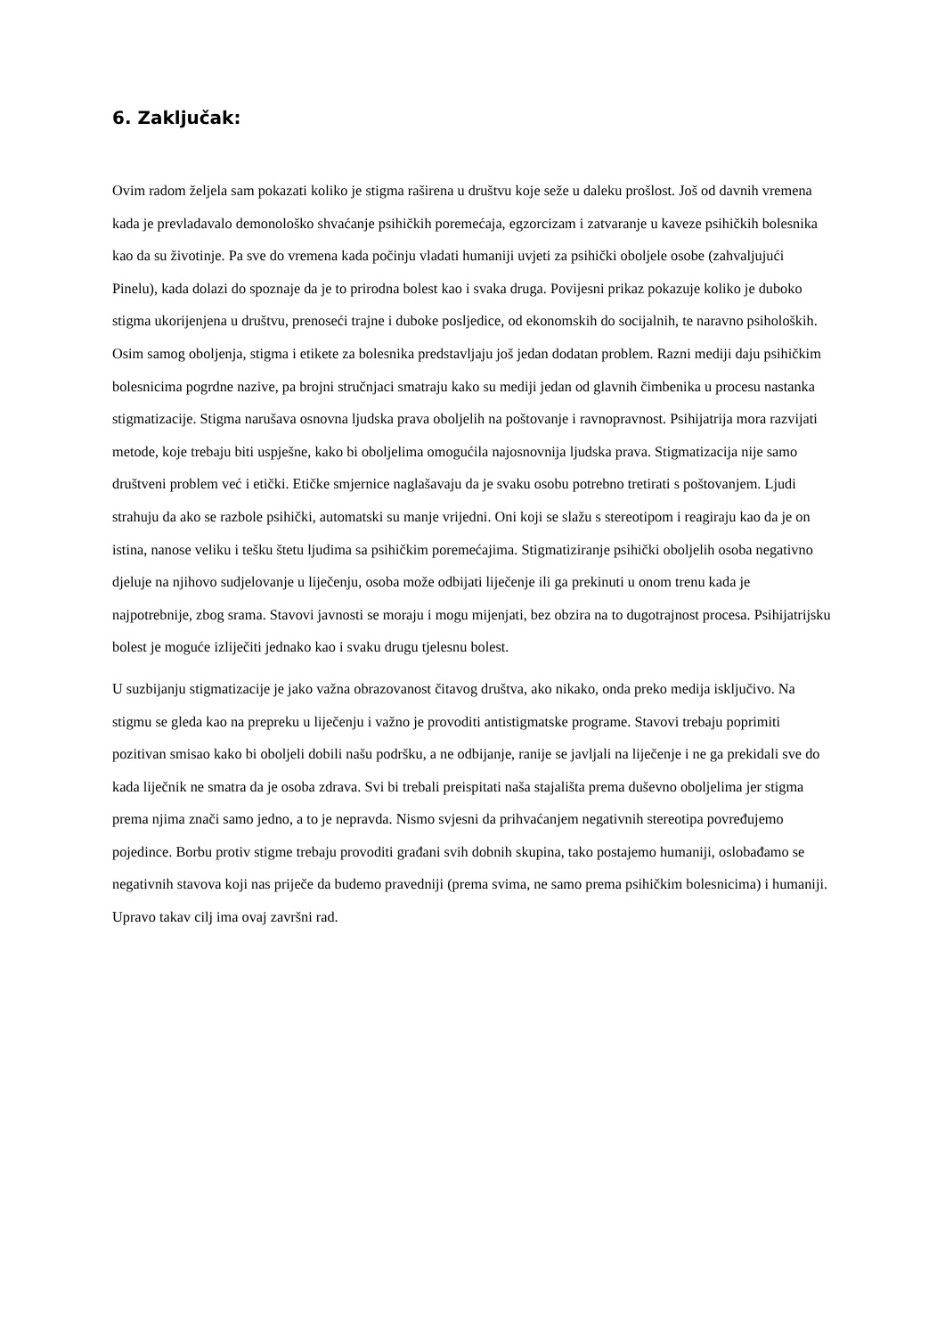6. Zaključak:
Ovim radom željela sam pokazati koliko je stigma raširena u društvu koje seže u daleku prošlost. Još od davnih vremena kada je prevladavalo demonološko shvaćanje psihičkih poremećaja, egzorcizam i zatvaranje u kaveze psihičkih bolesnika kao da su životinje. Pa sve do vremena kada počinju vladati humaniji uvjeti za psihički oboljele osobe (zahvaljujući Pinelu), kada dolazi do spoznaje da je to prirodna bolest kao i svaka druga. Povijesni prikaz pokazuje koliko je duboko stigma ukorijenjena u društvu, prenoseći trajne i duboke posljedice, od ekonomskih do socijalnih, te naravno psiholoških. Osim samog oboljenja, stigma i etikete za bolesnika predstavljaju još jedan dodatan problem. Razni mediji daju psihičkim bolesnicima pogrdne nazive, pa brojni stručnjaci smatraju kako su mediji jedan od glavnih čimbenika u procesu nastanka stigmatizacije. Stigma narušava osnovna ljudska prava oboljelih na poštovanje i ravnopravnost. Psihijatrija mora razvijati metode, koje trebaju biti uspješne, kako bi oboljelima omogućila najosnovnija ljudska prava. Stigmatizacija nije samo društveni problem već i etički. Etičke smjernice naglašavaju da je svaku osobu potrebno tretirati s poštovanjem. Ljudi strahuju da ako se razbole psihički, automatski su manje vrijedni. Oni koji se slažu s stereotipom i reagiraju kao da je on istina, nanose veliku i tešku štetu ljudima sa psihičkim poremećajima. Stigmatiziranje psihički oboljelih osoba negativno djeluje na njihovo sudjelovanje u liječenju, osoba može odbijati liječenje ili ga prekinuti u onom trenu kada je najpotrebnije, zbog srama. Stavovi javnosti se moraju i mogu mijenjati, bez obzira na to dugotrajnost procesa. Psihijatrijsku bolest je moguće izliječiti jednako kao i svaku drugu tjelesnu bolest.
U suzbijanju stigmatizacije je jako važna obrazovanost čitavog društva, ako nikako, onda preko medija isključivo. Na stigmu se gleda kao na prepreku u liječenju i važno je provoditi antistigmatske programe. Stavovi trebaju poprimiti pozitivan smisao kako bi oboljeli dobili našu podršku, a ne odbijanje, ranije se javljali na liječenje i ne ga prekidali sve do kada liječnik ne smatra da je osoba zdrava. Svi bi trebali preispitati naša stajališta prema duševno oboljelima jer stigma prema njima znači samo jedno, a to je nepravda. Nismo svjesni da prihvaćanjem negativnih stereotipa povređujemo pojedince. Borbu protiv stigme trebaju provoditi građani svih dobnih skupina, tako postajemo humaniji, oslobađamo se negativnih stavova koji nas priječe da budemo pravedniji (prema svima, ne samo prema psihičkim bolesnicima) i humaniji. Upravo takav cilj ima ovaj završni rad.